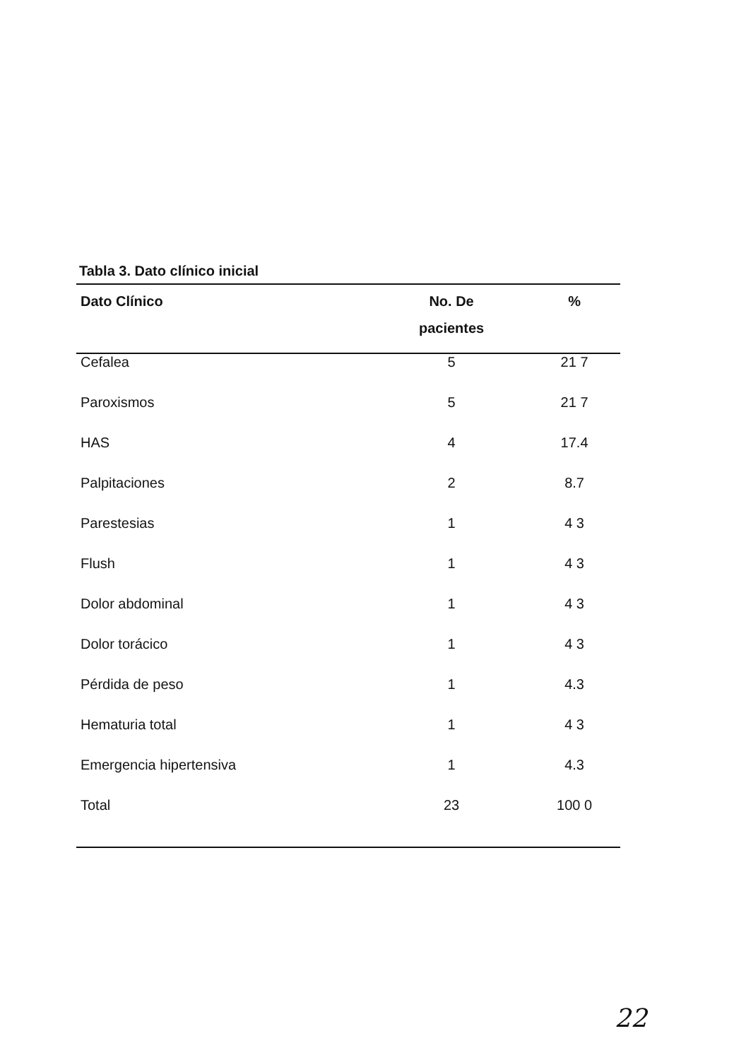Tabla 3. Dato clínico inicial
| Dato Clínico | No. De pacientes | % |
| --- | --- | --- |
| Cefalea | 5 | 21 7 |
| Paroxismos | 5 | 21 7 |
| HAS | 4 | 17.4 |
| Palpitaciones | 2 | 8.7 |
| Parestesias | 1 | 4 3 |
| Flush | 1 | 4 3 |
| Dolor abdominal | 1 | 4 3 |
| Dolor torácico | 1 | 4 3 |
| Pérdida de peso | 1 | 4.3 |
| Hematuria total | 1 | 4 3 |
| Emergencia hipertensiva | 1 | 4.3 |
| Total | 23 | 100 0 |
22